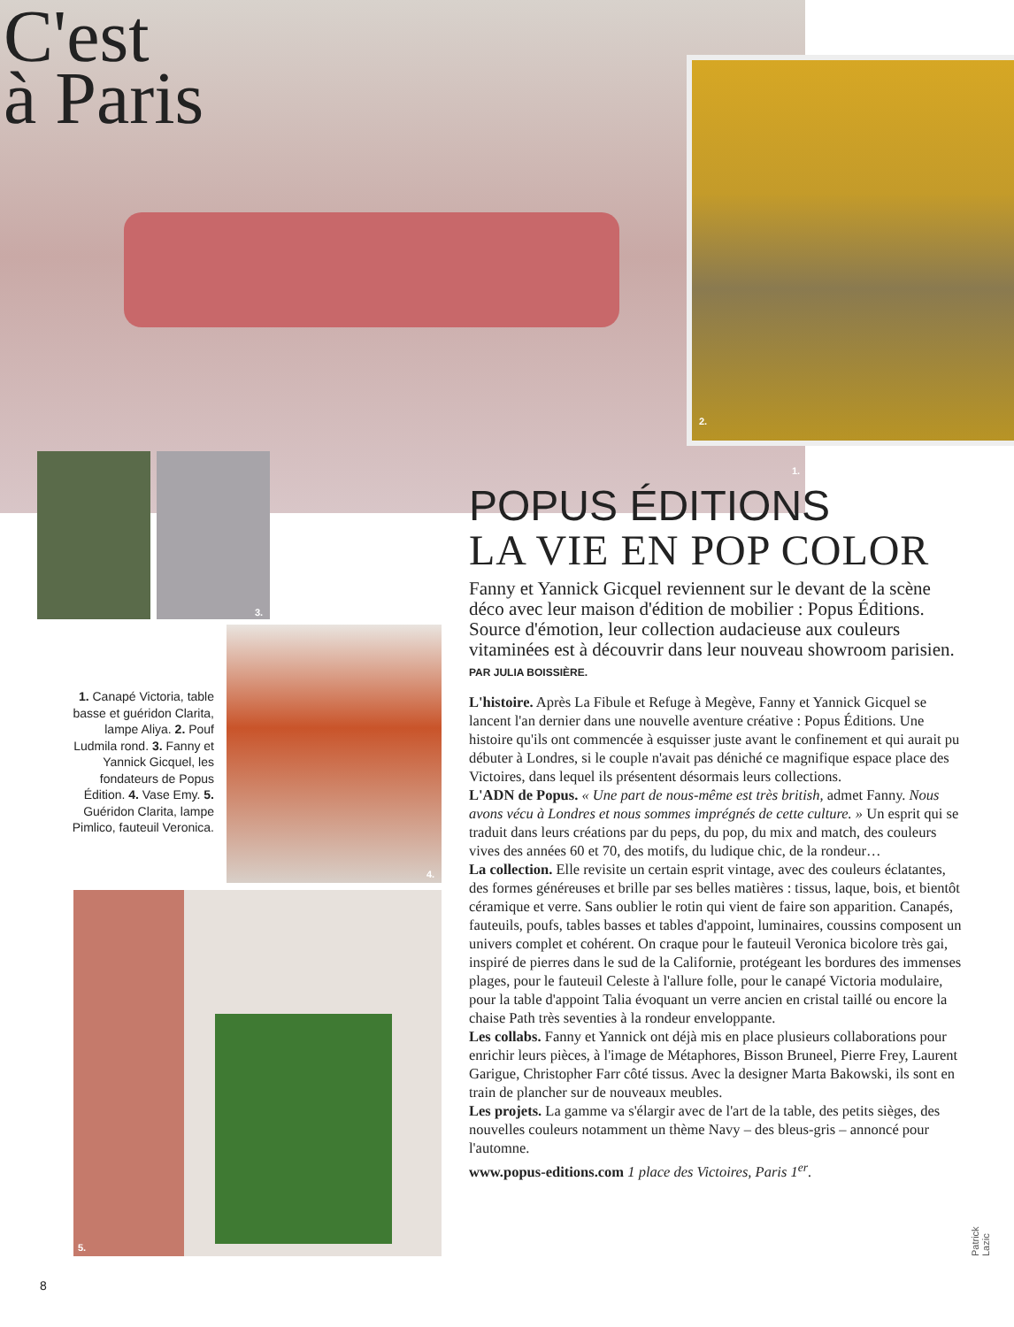C'est
à Paris
1.
2.
3.
4.
5.
1. Canapé Victoria, table basse et guéridon Clarita, lampe Aliya. 2. Pouf Ludmila rond. 3. Fanny et Yannick Gicquel, les fondateurs de Popus Édition. 4. Vase Emy. 5. Guéridon Clarita, lampe Pimlico, fauteuil Veronica.
POPUS ÉDITIONS
LA VIE EN POP COLOR
Fanny et Yannick Gicquel reviennent sur le devant de la scène déco avec leur maison d'édition de mobilier : Popus Éditions. Source d'émotion, leur collection audacieuse aux couleurs vitaminées est à découvrir dans leur nouveau showroom parisien. PAR JULIA BOISSIÈRE.
L'histoire. Après La Fibule et Refuge à Megève, Fanny et Yannick Gicquel se lancent l'an dernier dans une nouvelle aventure créative : Popus Éditions. Une histoire qu'ils ont commencée à esquisser juste avant le confinement et qui aurait pu débuter à Londres, si le couple n'avait pas déniché ce magnifique espace place des Victoires, dans lequel ils présentent désormais leurs collections.
L'ADN de Popus. « Une part de nous-même est très british, admet Fanny. Nous avons vécu à Londres et nous sommes imprégnés de cette culture. » Un esprit qui se traduit dans leurs créations par du peps, du pop, du mix and match, des couleurs vives des années 60 et 70, des motifs, du ludique chic, de la rondeur…
La collection. Elle revisite un certain esprit vintage, avec des couleurs éclatantes, des formes généreuses et brille par ses belles matières : tissus, laque, bois, et bientôt céramique et verre. Sans oublier le rotin qui vient de faire son apparition. Canapés, fauteuils, poufs, tables basses et tables d'appoint, luminaires, coussins composent un univers complet et cohérent. On craque pour le fauteuil Veronica bicolore très gai, inspiré de pierres dans le sud de la Californie, protégeant les bordures des immenses plages, pour le fauteuil Celeste à l'allure folle, pour le canapé Victoria modulaire, pour la table d'appoint Talia évoquant un verre ancien en cristal taillé ou encore la chaise Path très seventies à la rondeur enveloppante.
Les collabs. Fanny et Yannick ont déjà mis en place plusieurs collaborations pour enrichir leurs pièces, à l'image de Métaphores, Bisson Bruneel, Pierre Frey, Laurent Garigue, Christopher Farr côté tissus. Avec la designer Marta Bakowski, ils sont en train de plancher sur de nouveaux meubles.
Les projets. La gamme va s'élargir avec de l'art de la table, des petits sièges, des nouvelles couleurs notamment un thème Navy – des bleus-gris – annoncé pour l'automne.
www.popus-editions.com 1 place des Victoires, Paris 1<sup>er</sup>.
Patrick Lazic
8